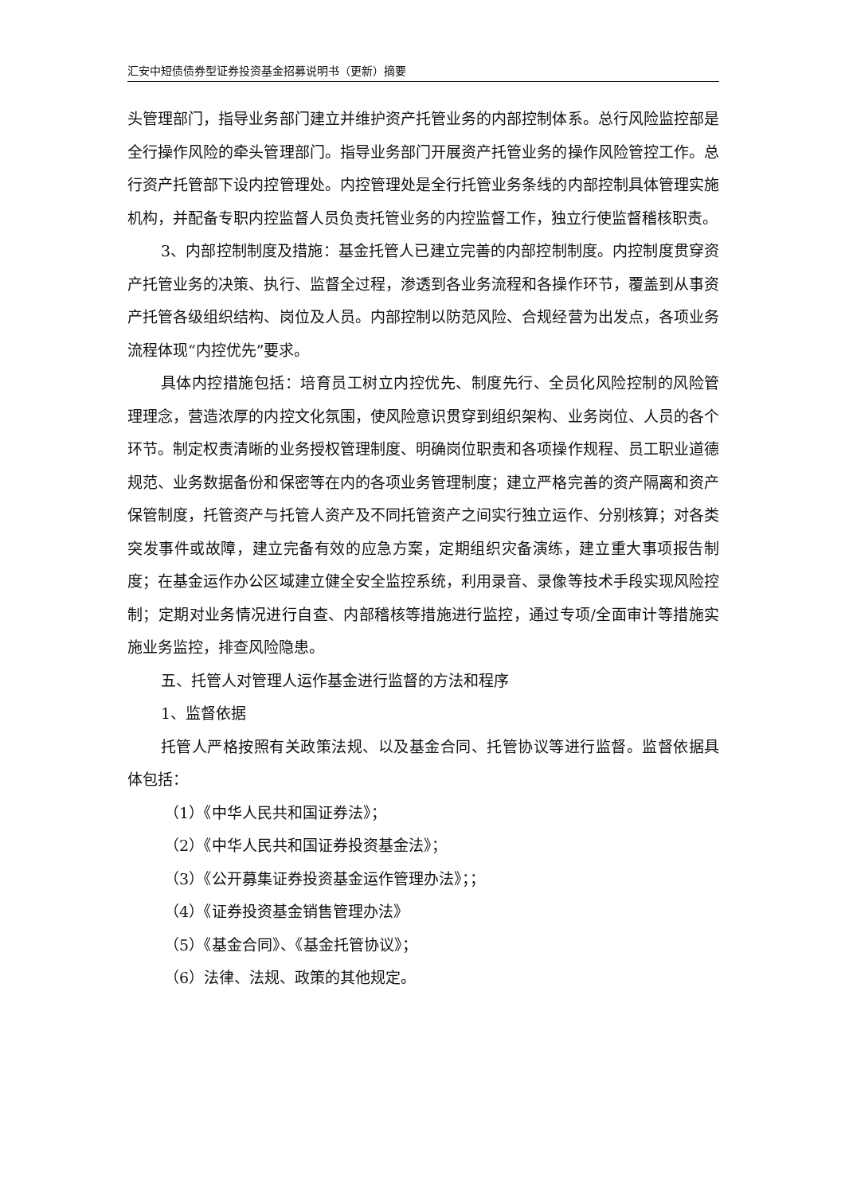汇安中短债债券型证券投资基金招募说明书（更新）摘要
头管理部门，指导业务部门建立并维护资产托管业务的内部控制体系。总行风险监控部是全行操作风险的牵头管理部门。指导业务部门开展资产托管业务的操作风险管控工作。总行资产托管部下设内控管理处。内控管理处是全行托管业务条线的内部控制具体管理实施机构，并配备专职内控监督人员负责托管业务的内控监督工作，独立行使监督稽核职责。
3、内部控制制度及措施：基金托管人已建立完善的内部控制制度。内控制度贯穿资产托管业务的决策、执行、监督全过程，渗透到各业务流程和各操作环节，覆盖到从事资产托管各级组织结构、岗位及人员。内部控制以防范风险、合规经营为出发点，各项业务流程体现“内控优先”要求。
具体内控措施包括：培育员工树立内控优先、制度先行、全员化风险控制的风险管理理念，营造浓厚的内控文化氛围，使风险意识贯穿到组织架构、业务岗位、人员的各个环节。制定权责清晰的业务授权管理制度、明确岗位职责和各项操作规程、员工职业道德规范、业务数据备份和保密等在内的各项业务管理制度；建立严格完善的资产隔离和资产保管制度，托管资产与托管人资产及不同托管资产之间实行独立运作、分别核算；对各类突发事件或故障，建立完备有效的应急方案，定期组织灾备演练，建立重大事项报告制度；在基金运作办公区域建立健全安全监控系统，利用录音、录像等技术手段实现风险控制；定期对业务情况进行自查、内部稽核等措施进行监控，通过专项/全面审计等措施实施业务监控，排查风险隐患。
五、托管人对管理人运作基金进行监督的方法和程序
1、监督依据
托管人严格按照有关政策法规、以及基金合同、托管协议等进行监督。监督依据具体包括：
（1）《中华人民共和国证券法》；
（2）《中华人民共和国证券投资基金法》；
（3）《公开募集证券投资基金运作管理办法》；；
（4）《证券投资基金销售管理办法》
（5）《基金合同》、《基金托管协议》；
（6）法律、法规、政策的其他规定。